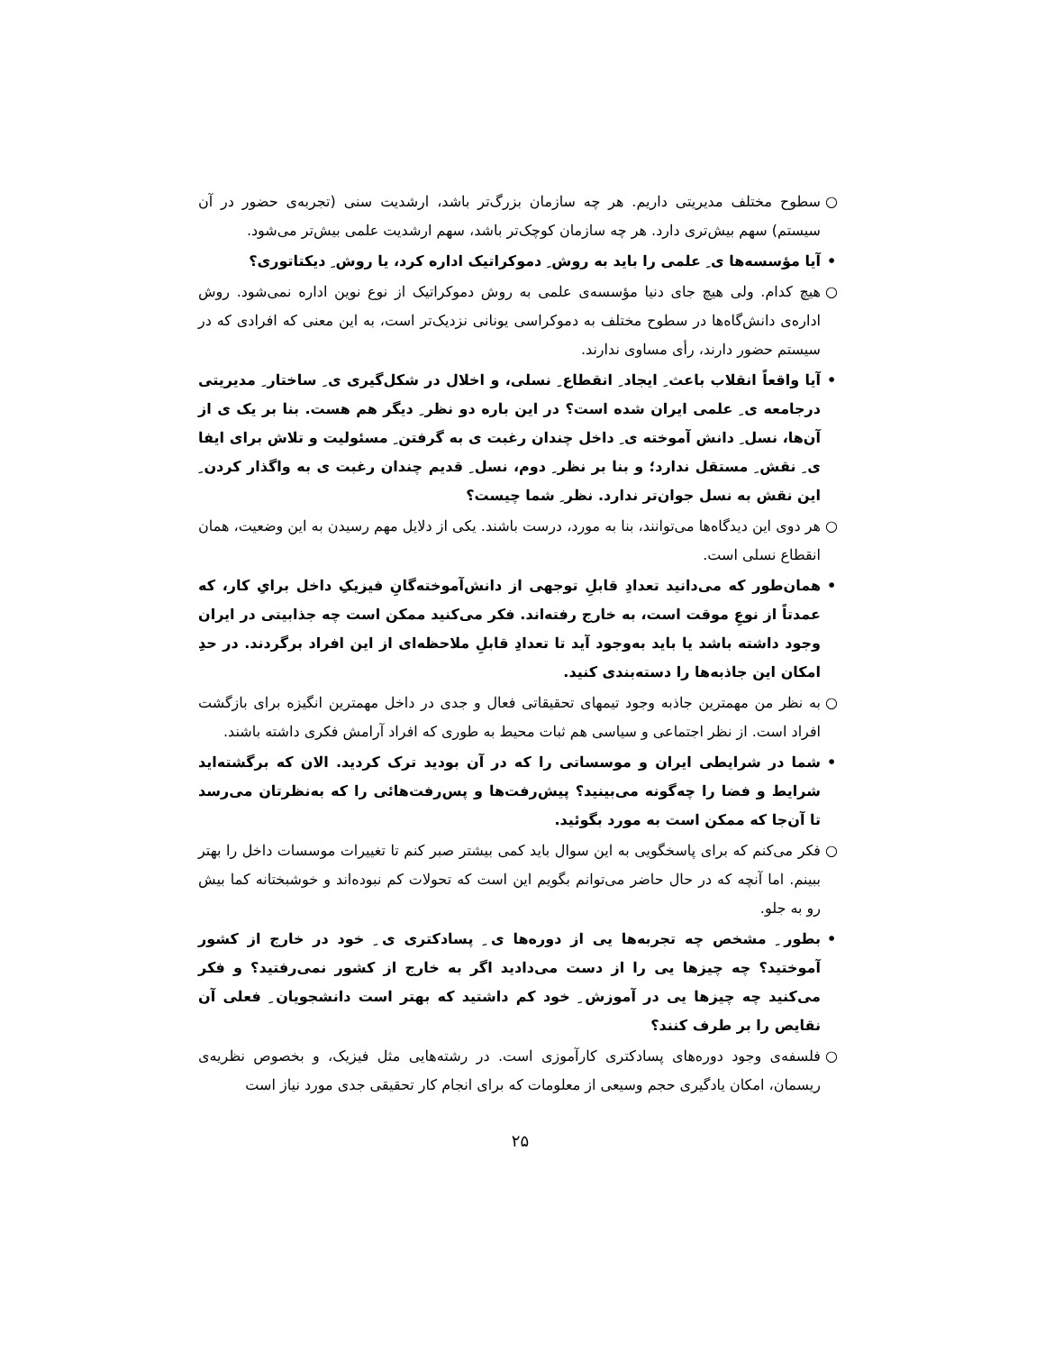○ سطوح مختلف مدیریتی داریم. هر چه سازمان بزرگ‌تر باشد، ارشدیت سنی (تجربه‌ی حضور در آن سیستم) سهم بیش‌تری دارد. هر چه سازمان کوچک‌تر باشد، سهم ارشدیت علمی بیش‌تر می‌شود.
• آیا مؤسسه‌ها ی ِ علمی را باید به روش ِ دموکراتیک اداره کرد، یا روش ِ دیکتاتوری؟
○ هیچ کدام. ولی هیچ جای دنیا مؤسسه‌ی علمی به روش دموکراتیک از نوع نوین اداره نمی‌شود. روش اداره‌ی دانش‌گاه‌ها در سطوح مختلف به دموکراسی یونانی نزدیک‌تر است، به این معنی که افرادی که در سیستم حضور دارند، رأی مساوی ندارند.
• آیا واقعاً انقلاب باعث ِ ایجاد ِ انقطاع ِ نسلی، و اخلال در شکل‌گیری ی ِ ساختار ِ مدیریتی درجامعه ی ِ علمی ایران شده است؟ در این باره دو نظر ِ دیگر هم هست. بنا بر یک ی از آن‌ها، نسل ِ دانش آموخته ی ِ داخل چندان رغبت ی به گرفتن ِ مسئولیت و تلاش برای ایفا ی ِ نقش ِ مستقل ندارد؛ و بنا بر نظر ِ دوم، نسل ِ قدیم چندان رغبت ی به واگذار کردن ِ این نقش به نسل جوان‌تر ندارد. نظر ِ شما چیست؟
○ هر دوی این دیدگاه‌ها می‌توانند، بنا به مورد، درست باشند. یکی از دلایل مهم رسیدن به این وضعیت، همان انقطاع نسلی است.
• همان‌طور که می‌دانید تعدادِ قابلِ توجهی از دانش‌آموخته‌گانِ فیزیکِ داخل برایِ کار، که عمدتاً از نوعِ موقت است، به خارج رفته‌اند. فکر می‌کنید ممکن است چه جذابیتی در ایران وجود داشته باشد یا باید به‌وجود آید تا تعدادِ قابلِ ملاحظه‌ای از این افراد برگردند. در حدِ امکان این جاذبه‌ها را دسته‌بندی کنید.
○ به نظر من مهمترین جاذبه وجود تیمهای تحقیقاتی فعال و جدی در داخل مهمترین انگیزه برای بازگشت افراد است. از نظر اجتماعی و سیاسی هم ثبات محیط به طوری که افراد آرامش فکری داشته باشند.
• شما در شرایطی ایران و موسساتی را که در آن بودید ترک کردید. الان که برگشته‌اید شرایط و فضا را چه‌گونه می‌بینید؟ پیش‌رفت‌ها و پس‌رفت‌هائی را که به‌نظرتان می‌رسد تا آن‌جا که ممکن است به مورد بگوئید.
○ فکر می‌کنم که برای پاسخگویی به این سوال باید کمی بیشتر صبر کنم تا تغییرات موسسات داخل را بهتر ببینم. اما آنچه که در حال حاضر می‌توانم بگویم این است که تحولات کم نبوده‌اند و خوشبختانه کما بیش رو به جلو.
• بطور ِ مشخص چه تجربه‌ها یی از دوره‌ها ی ِ پسادکتری ی ِ خود در خارج از کشور آموختید؟ چه چیزها یی را از دست می‌دادید اگر به خارج از کشور نمی‌رفتید؟ و فکر می‌کنید چه چیزها یی در آموزش ِ خود کم داشتید که بهتر است دانشجویان ِ فعلی آن نقایص را بر طرف کنند؟
○ فلسفه‌ی وجود دوره‌های پسادکتری کارآموزی است. در رشته‌هایی مثل فیزیک، و بخصوص نظریه‌ی ریسمان، امکان یادگیری حجم وسیعی از معلومات که برای انجام کار تحقیقی جدی مورد نیاز است
۲۵